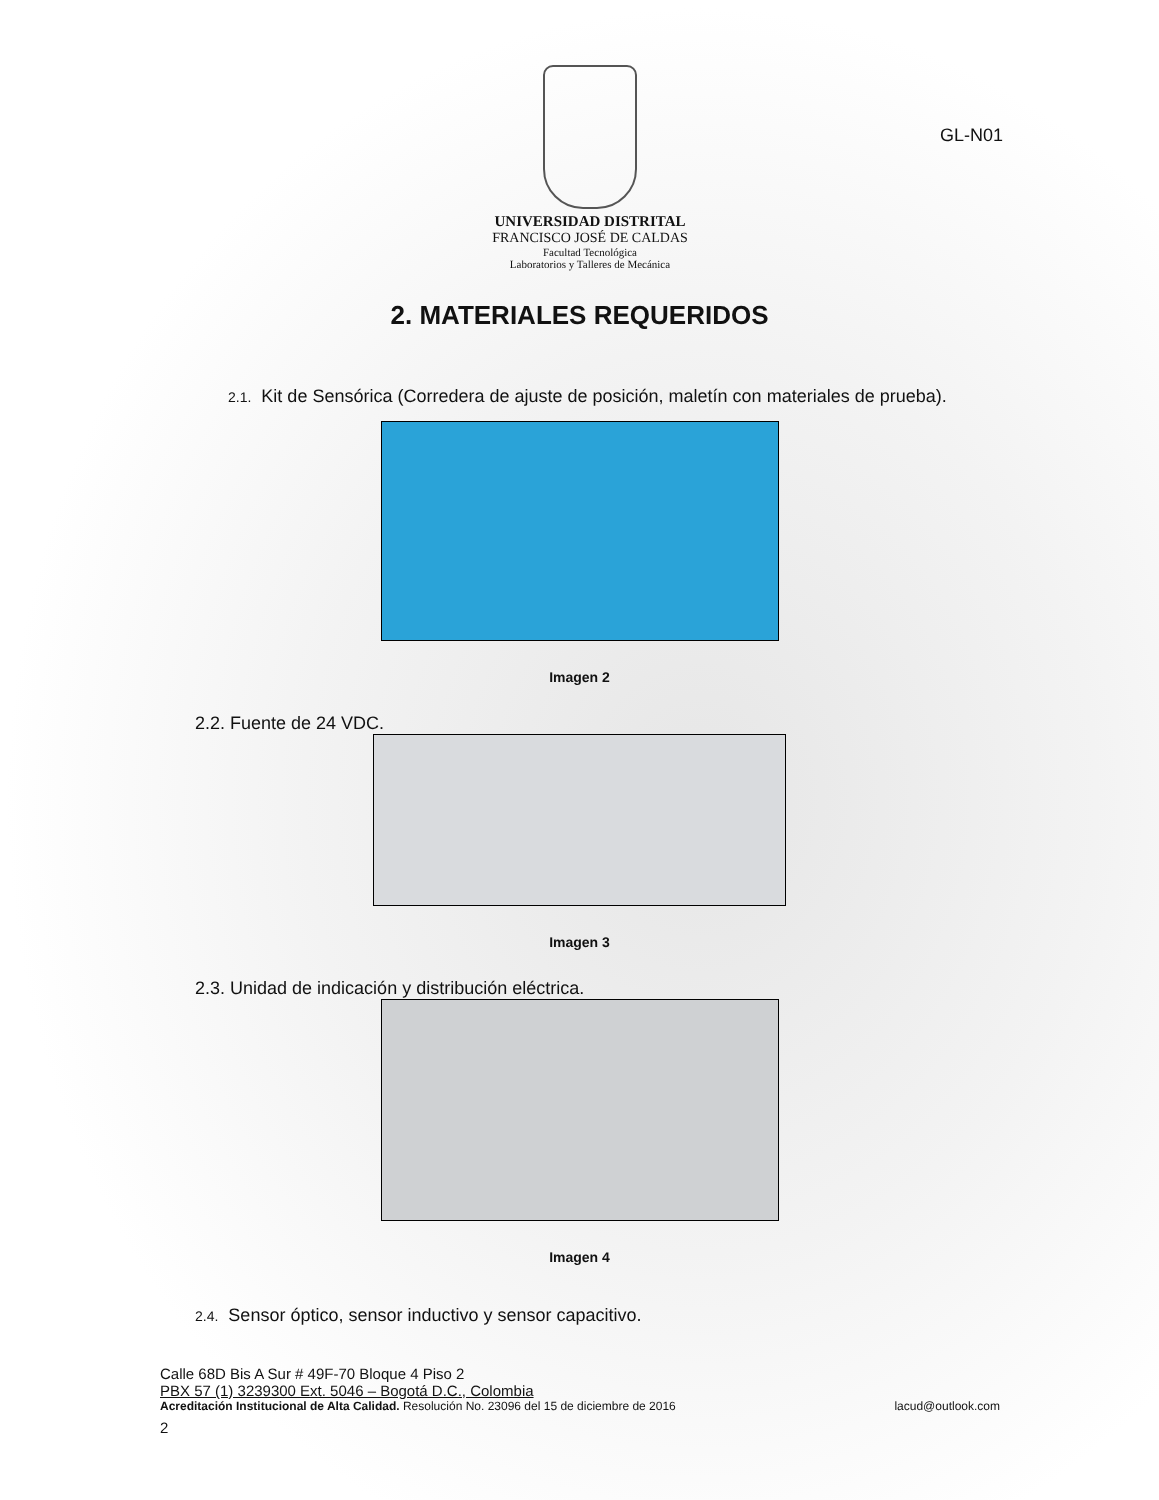UNIVERSIDAD DISTRITAL
FRANCISCO JOSÉ DE CALDAS
Facultad Tecnológica
Laboratorios y Talleres de Mecánica
GL-N01
2. MATERIALES REQUERIDOS
2.1. Kit de Sensórica (Corredera de ajuste de posición, maletín con materiales de prueba).
Imagen 2
2.2. Fuente de 24 VDC.
Imagen 3
2.3. Unidad de indicación y distribución eléctrica.
Imagen 4
2.4. Sensor óptico, sensor inductivo y sensor capacitivo.
Calle 68D Bis A Sur # 49F-70 Bloque 4 Piso 2
PBX 57 (1) 3239300 Ext. 5046 – Bogotá D.C., Colombia
Acreditación Institucional de Alta Calidad. Resolución No. 23096 del 15 de diciembre de 2016 lacud@outlook.com
2